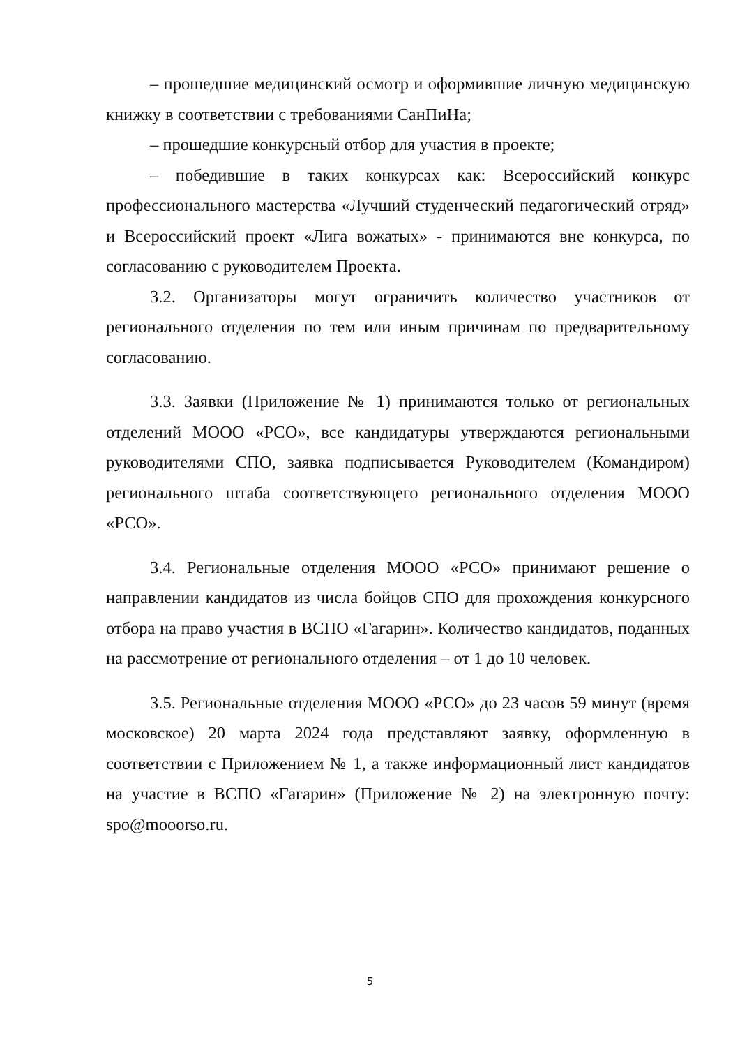– прошедшие медицинский осмотр и оформившие личную медицинскую книжку в соответствии с требованиями СанПиНа;
– прошедшие конкурсный отбор для участия в проекте;
– победившие в таких конкурсах как: Всероссийский конкурс профессионального мастерства «Лучший студенческий педагогический отряд» и Всероссийский проект «Лига вожатых» - принимаются вне конкурса, по согласованию с руководителем Проекта.
3.2. Организаторы могут ограничить количество участников от регионального отделения по тем или иным причинам по предварительному согласованию.
3.3. Заявки (Приложение № 1) принимаются только от региональных отделений МООО «РСО», все кандидатуры утверждаются региональными руководителями СПО, заявка подписывается Руководителем (Командиром) регионального штаба соответствующего регионального отделения МООО «РСО».
3.4. Региональные отделения МООО «РСО» принимают решение о направлении кандидатов из числа бойцов СПО для прохождения конкурсного отбора на право участия в ВСПО «Гагарин». Количество кандидатов, поданных на рассмотрение от регионального отделения – от 1 до 10 человек.
3.5. Региональные отделения МООО «РСО» до 23 часов 59 минут (время московское) 20 марта 2024 года представляют заявку, оформленную в соответствии с Приложением № 1, а также информационный лист кандидатов на участие в ВСПО «Гагарин» (Приложение № 2) на электронную почту: spo@mooorso.ru.
5